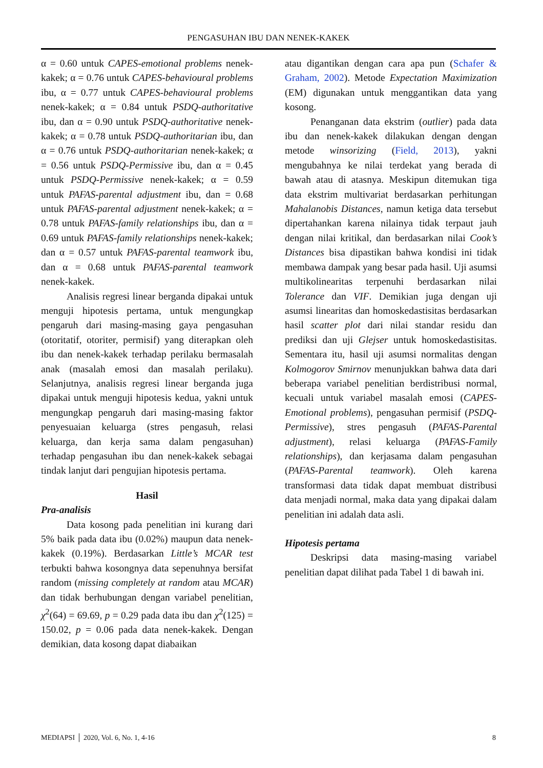PENGASUHAN IBU DAN NENEK-KAKEK
α = 0.60 untuk CAPES-emotional problems nenek-kakek; α = 0.76 untuk CAPES-behavioural problems ibu, α = 0.77 untuk CAPES-behavioural problems nenek-kakek; α = 0.84 untuk PSDQ-authoritative ibu, dan α = 0.90 untuk PSDQ-authoritative nenek-kakek; α = 0.78 untuk PSDQ-authoritarian ibu, dan α = 0.76 untuk PSDQ-authoritarian nenek-kakek; α = 0.56 untuk PSDQ-Permissive ibu, dan α = 0.45 untuk PSDQ-Permissive nenek-kakek; α = 0.59 untuk PAFAS-parental adjustment ibu, dan = 0.68 untuk PAFAS-parental adjustment nenek-kakek; α = 0.78 untuk PAFAS-family relationships ibu, dan α = 0.69 untuk PAFAS-family relationships nenek-kakek; dan α = 0.57 untuk PAFAS-parental teamwork ibu, dan α = 0.68 untuk PAFAS-parental teamwork nenek-kakek.
Analisis regresi linear berganda dipakai untuk menguji hipotesis pertama, untuk mengungkap pengaruh dari masing-masing gaya pengasuhan (otoritatif, otoriter, permisif) yang diterapkan oleh ibu dan nenek-kakek terhadap perilaku bermasalah anak (masalah emosi dan masalah perilaku). Selanjutnya, analisis regresi linear berganda juga dipakai untuk menguji hipotesis kedua, yakni untuk mengungkap pengaruh dari masing-masing faktor penyesuaian keluarga (stres pengasuh, relasi keluarga, dan kerja sama dalam pengasuhan) terhadap pengasuhan ibu dan nenek-kakek sebagai tindak lanjut dari pengujian hipotesis pertama.
Hasil
Pra-analisis
Data kosong pada penelitian ini kurang dari 5% baik pada data ibu (0.02%) maupun data nenek-kakek (0.19%). Berdasarkan Little’s MCAR test terbukti bahwa kosongnya data sepenuhnya bersifat random (missing completely at random atau MCAR) dan tidak berhubungan dengan variabel penelitian, χ<sup>2</sup>(64) = 69.69, p = 0.29 pada data ibu dan χ<sup>2</sup>(125) = 150.02, p = 0.06 pada data nenek-kakek. Dengan demikian, data kosong dapat diabaikan
atau digantikan dengan cara apa pun (Schafer & Graham, 2002). Metode Expectation Maximization (EM) digunakan untuk menggantikan data yang kosong.
Penanganan data ekstrim (outlier) pada data ibu dan nenek-kakek dilakukan dengan dengan metode winsorizing (Field, 2013), yakni mengubahnya ke nilai terdekat yang berada di bawah atau di atasnya. Meskipun ditemukan tiga data ekstrim multivariat berdasarkan perhitungan Mahalanobis Distances, namun ketiga data tersebut dipertahankan karena nilainya tidak terpaut jauh dengan nilai kritikal, dan berdasarkan nilai Cook’s Distances bisa dipastikan bahwa kondisi ini tidak membawa dampak yang besar pada hasil. Uji asumsi multikolinearitas terpenuhi berdasarkan nilai Tolerance dan VIF. Demikian juga dengan uji asumsi linearitas dan homoskedastisitas berdasarkan hasil scatter plot dari nilai standar residu dan prediksi dan uji Glejser untuk homoskedastisitas. Sementara itu, hasil uji asumsi normalitas dengan Kolmogorov Smirnov menunjukkan bahwa data dari beberapa variabel penelitian berdistribusi normal, kecuali untuk variabel masalah emosi (CAPES-Emotional problems), pengasuhan permisif (PSDQ-Permissive), stres pengasuh (PAFAS-Parental adjustment), relasi keluarga (PAFAS-Family relationships), dan kerjasama dalam pengasuhan (PAFAS-Parental teamwork). Oleh karena transformasi data tidak dapat membuat distribusi data menjadi normal, maka data yang dipakai dalam penelitian ini adalah data asli.
Hipotesis pertama
Deskripsi data masing-masing variabel penelitian dapat dilihat pada Tabel 1 di bawah ini.
MEDIAPSI │ 2020, Vol. 6, No. 1, 4-16 8